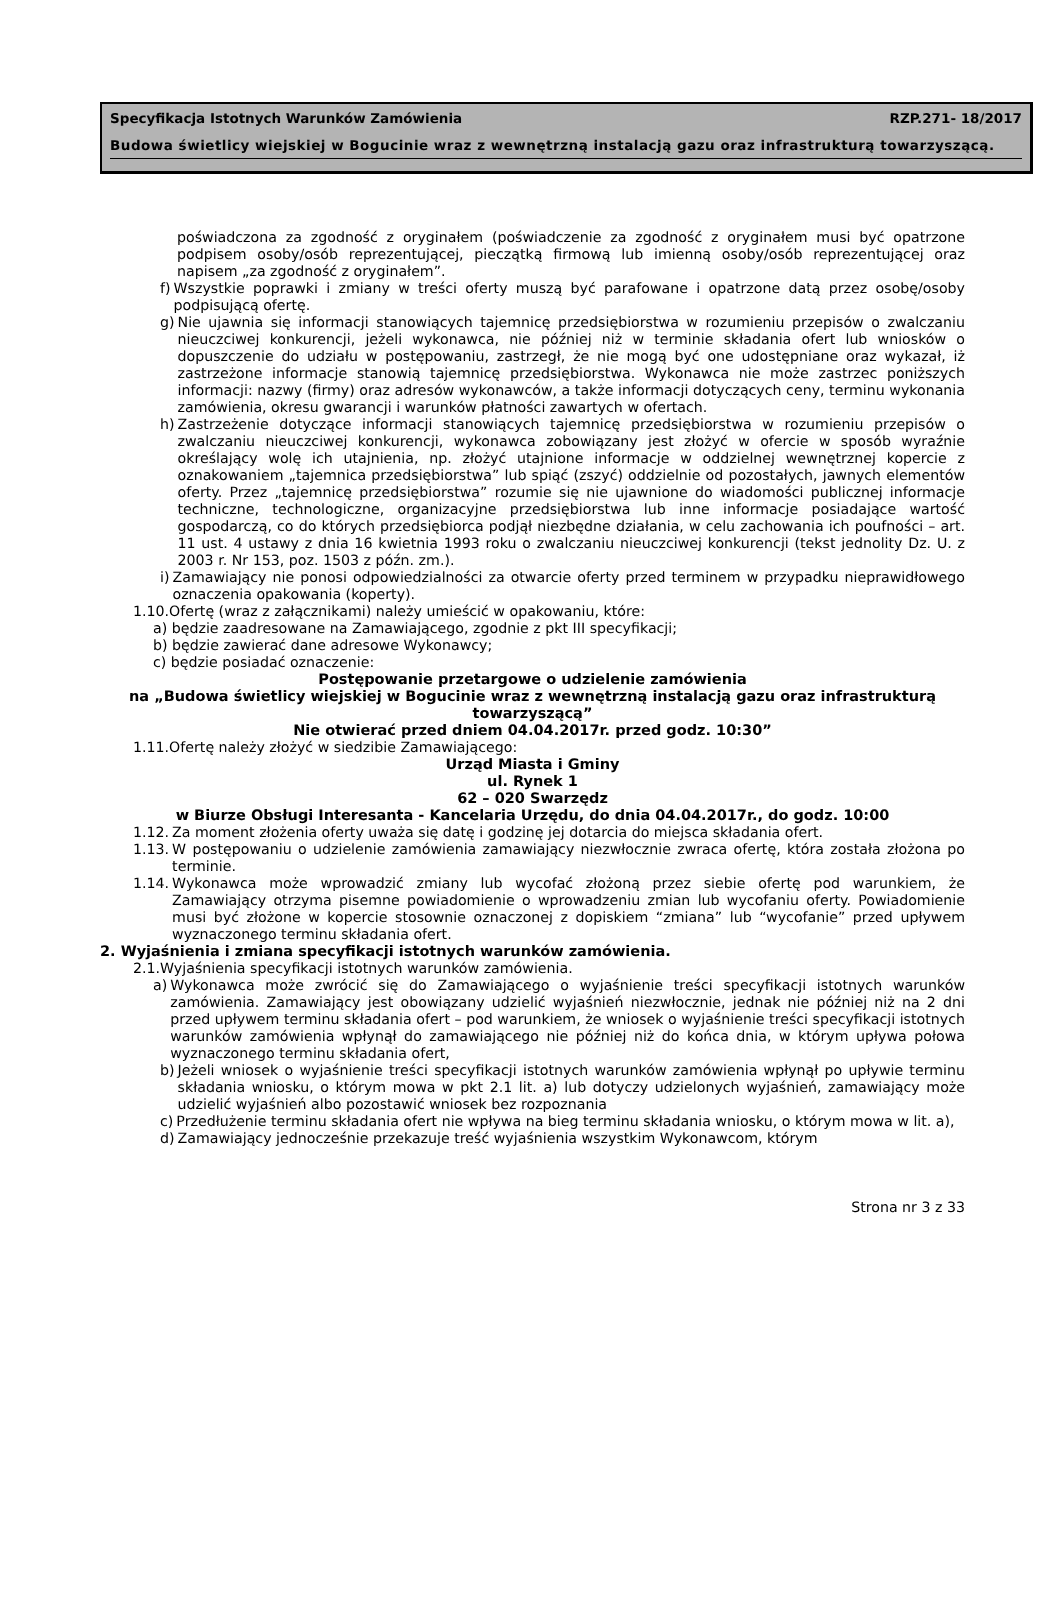Specyfikacja Istotnych Warunków Zamówienia RZP.271- 18/2017
Budowa świetlicy wiejskiej w Bogucinie wraz z wewnętrzną instalacją gazu oraz infrastrukturą towarzyszącą.
poświadczona za zgodność z oryginałem (poświadczenie za zgodność z oryginałem musi być opatrzone podpisem osoby/osób reprezentującej, pieczątką firmową lub imienną osoby/osób reprezentującej oraz napisem „za zgodność z oryginałem”.
f) Wszystkie poprawki i zmiany w treści oferty muszą być parafowane i opatrzone datą przez osobę/osoby podpisującą ofertę.
g) Nie ujawnia się informacji stanowiących tajemnicę przedsiębiorstwa w rozumieniu przepisów o zwalczaniu nieuczciwej konkurencji, jeżeli wykonawca, nie później niż w terminie składania ofert lub wniosków o dopuszczenie do udziału w postępowaniu, zastrzegł, że nie mogą być one udostępniane oraz wykazał, iż zastrzeżone informacje stanowią tajemnicę przedsiębiorstwa. Wykonawca nie może zastrzec poniższych informacji: nazwy (firmy) oraz adresów wykonawców, a także informacji dotyczących ceny, terminu wykonania zamówienia, okresu gwarancji i warunków płatności zawartych w ofertach.
h) Zastrzeżenie dotyczące informacji stanowiących tajemnicę przedsiębiorstwa w rozumieniu przepisów o zwalczaniu nieuczciwej konkurencji, wykonawca zobowiązany jest złożyć w ofercie w sposób wyraźnie określający wolę ich utajnienia, np. złożyć utajnione informacje w oddzielnej wewnętrznej kopercie z oznakowaniem „tajemnica przedsiębiorstwa” lub spiąć (zszyć) oddzielnie od pozostałych, jawnych elementów oferty. Przez „tajemnicę przedsiębiorstwa” rozumie się nie ujawnione do wiadomości publicznej informacje techniczne, technologiczne, organizacyjne przedsiębiorstwa lub inne informacje posiadające wartość gospodarczą, co do których przedsiębiorca podjął niezbędne działania, w celu zachowania ich poufności – art. 11 ust. 4 ustawy z dnia 16 kwietnia 1993 roku o zwalczaniu nieuczciwej konkurencji (tekst jednolity Dz. U. z 2003 r. Nr 153, poz. 1503 z późn. zm.).
i) Zamawiający nie ponosi odpowiedzialności za otwarcie oferty przed terminem w przypadku nieprawidłowego oznaczenia opakowania (koperty).
1.10.Ofertę (wraz z załącznikami) należy umieścić w opakowaniu, które:
a) będzie zaadresowane na Zamawiającego, zgodnie z pkt III specyfikacji;
b) będzie zawierać dane adresowe Wykonawcy;
c) będzie posiadać oznaczenie:
Postępowanie przetargowe o udzielenie zamówienia
na „Budowa świetlicy wiejskiej w Bogucinie wraz z wewnętrzną instalacją gazu oraz infrastrukturą towarzyszącą”
Nie otwierać przed dniem 04.04.2017r. przed godz. 10:30”
1.11.Ofertę należy złożyć w siedzibie Zamawiającego:
Urząd Miasta i Gminy
ul. Rynek 1
62 – 020 Swarzędz
w Biurze Obsługi Interesanta - Kancelaria Urzędu, do dnia 04.04.2017r., do godz. 10:00
1.12. Za moment złożenia oferty uważa się datę i godzinę jej dotarcia do miejsca składania ofert.
1.13. W postępowaniu o udzielenie zamówienia zamawiający niezwłocznie zwraca ofertę, która została złożona po terminie.
1.14. Wykonawca może wprowadzić zmiany lub wycofać złożoną przez siebie ofertę pod warunkiem, że Zamawiający otrzyma pisemne powiadomienie o wprowadzeniu zmian lub wycofaniu oferty. Powiadomienie musi być złożone w kopercie stosownie oznaczonej z dopiskiem “zmiana” lub “wycofanie” przed upływem wyznaczonego terminu składania ofert.
2. Wyjaśnienia i zmiana specyfikacji istotnych warunków zamówienia.
2.1.Wyjaśnienia specyfikacji istotnych warunków zamówienia.
a) Wykonawca może zwrócić się do Zamawiającego o wyjaśnienie treści specyfikacji istotnych warunków zamówienia. Zamawiający jest obowiązany udzielić wyjaśnień niezwłocznie, jednak nie później niż na 2 dni przed upływem terminu składania ofert – pod warunkiem, że wniosek o wyjaśnienie treści specyfikacji istotnych warunków zamówienia wpłynął do zamawiającego nie później niż do końca dnia, w którym upływa połowa wyznaczonego terminu składania ofert,
b) Jeżeli wniosek o wyjaśnienie treści specyfikacji istotnych warunków zamówienia wpłynął po upływie terminu składania wniosku, o którym mowa w pkt 2.1 lit. a) lub dotyczy udzielonych wyjaśnień, zamawiający może udzielić wyjaśnień albo pozostawić wniosek bez rozpoznania
c) Przedłużenie terminu składania ofert nie wpływa na bieg terminu składania wniosku, o którym mowa w lit. a),
d) Zamawiający jednocześnie przekazuje treść wyjaśnienia wszystkim Wykonawcom, którym
Strona nr 3 z 33